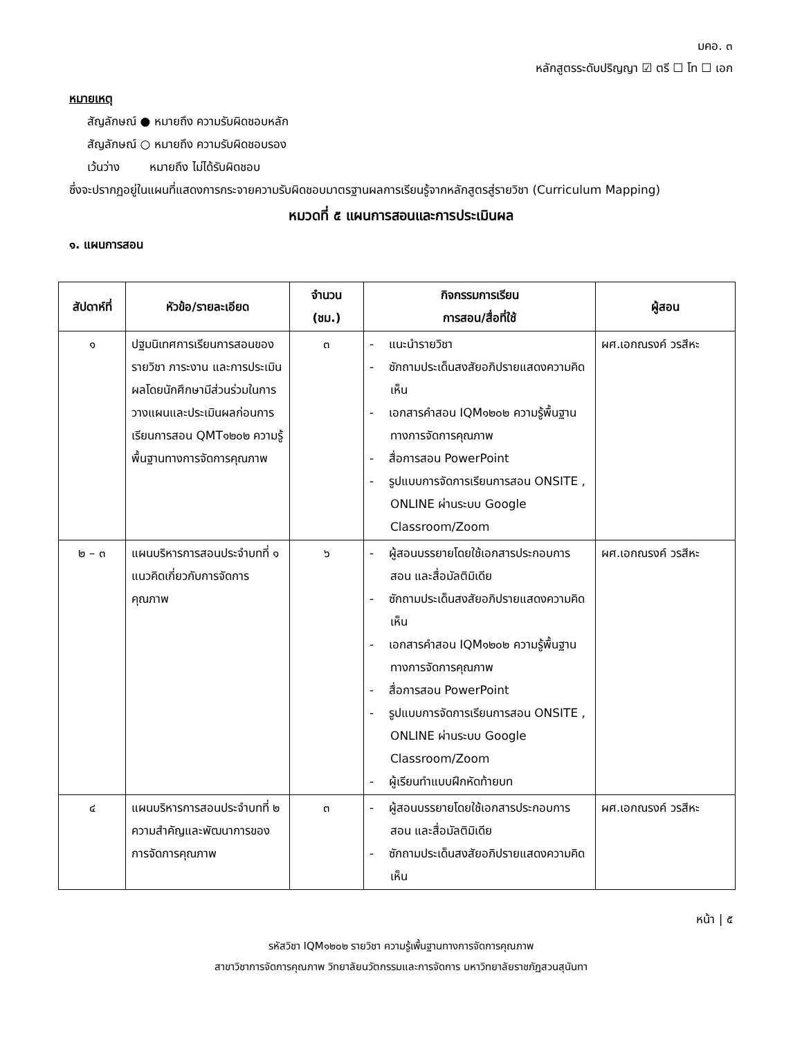มคอ. ๓
หลักสูตรระดับปริญญา ☑ ตรี ☐ โท ☐ เอก
หมายเหตุ
สัญลักษณ์ ● หมายถึง ความรับผิดชอบหลัก
สัญลักษณ์ ○ หมายถึง ความรับผิดชอบรอง
เว้นว่าง หมายถึง ไม่ได้รับผิดชอบ
ซึ่งจะปรากฏอยู่ในแผนที่แสดงการกระจายความรับผิดชอบมาตรฐานผลการเรียนรู้จากหลักสูตรสู่รายวิชา (Curriculum Mapping)
หมวดที่ ๕ แผนการสอนและการประเมินผล
๑. แผนการสอน
| สัปดาห์ที่ | หัวข้อ/รายละเอียด | จำนวน (ชม.) | กิจกรรมการเรียน การสอน/สื่อที่ใช้ | ผู้สอน |
| --- | --- | --- | --- | --- |
| ๑ | ปฐมนิเทศการเรียนการสอนของรายวิชา ภาระงาน และการประเมินผลโดยนักศึกษามีส่วนร่วมในการวางแผนและประเมินผลก่อนการเรียนการสอน QMT๑๒๐๒ ความรู้พื้นฐานทางการจัดการคุณภาพ | ๓ | - แนะนำรายวิชา - ซักถามประเด็นสงสัยอภิปรายแสดงความคิดเห็น - เอกสารคำสอน IQM๑๒๐๒ ความรู้พื้นฐานทางการจัดการคุณภาพ - สื่อการสอน PowerPoint - รูปแบบการจัดการเรียนการสอน ONSITE , ONLINE ผ่านระบบ Google Classroom/Zoom | ผศ.เอกณรงค์ วรสีหะ |
| ๒ – ๓ | แผนบริหารการสอนประจำบทที่ ๑ แนวคิดเกี่ยวกับการจัดการคุณภาพ | ๖ | - ผู้สอนบรรยายโดยใช้เอกสารประกอบการสอน และสื่อมัลติมิเดีย - ซักถามประเด็นสงสัยอภิปรายแสดงความคิดเห็น - เอกสารคำสอน IQM๑๒๐๒ ความรู้พื้นฐานทางการจัดการคุณภาพ - สื่อการสอน PowerPoint - รูปแบบการจัดการเรียนการสอน ONSITE , ONLINE ผ่านระบบ Google Classroom/Zoom - ผู้เรียนทำแบบฝึกหัดท้ายบท | ผศ.เอกณรงค์ วรสีหะ |
| ๔ | แผนบริหารการสอนประจำบทที่ ๒ ความสำคัญและพัฒนาการของการจัดการคุณภาพ | ๓ | - ผู้สอนบรรยายโดยใช้เอกสารประกอบการสอน และสื่อมัลติมิเดีย - ซักถามประเด็นสงสัยอภิปรายแสดงความคิดเห็น | ผศ.เอกณรงค์ วรสีหะ |
หน้า | ๕
รหัสวิชา IQM๑๒๐๒ รายวิชา ความรู้เพื้นฐานทางการจัดการคุณภาพ
สาขาวิชาการจัดการคุณภาพ วิทยาลัยนวัตกรรมและการจัดการ มหาวิทยาลัยราชภัฏสวนสุนันทา